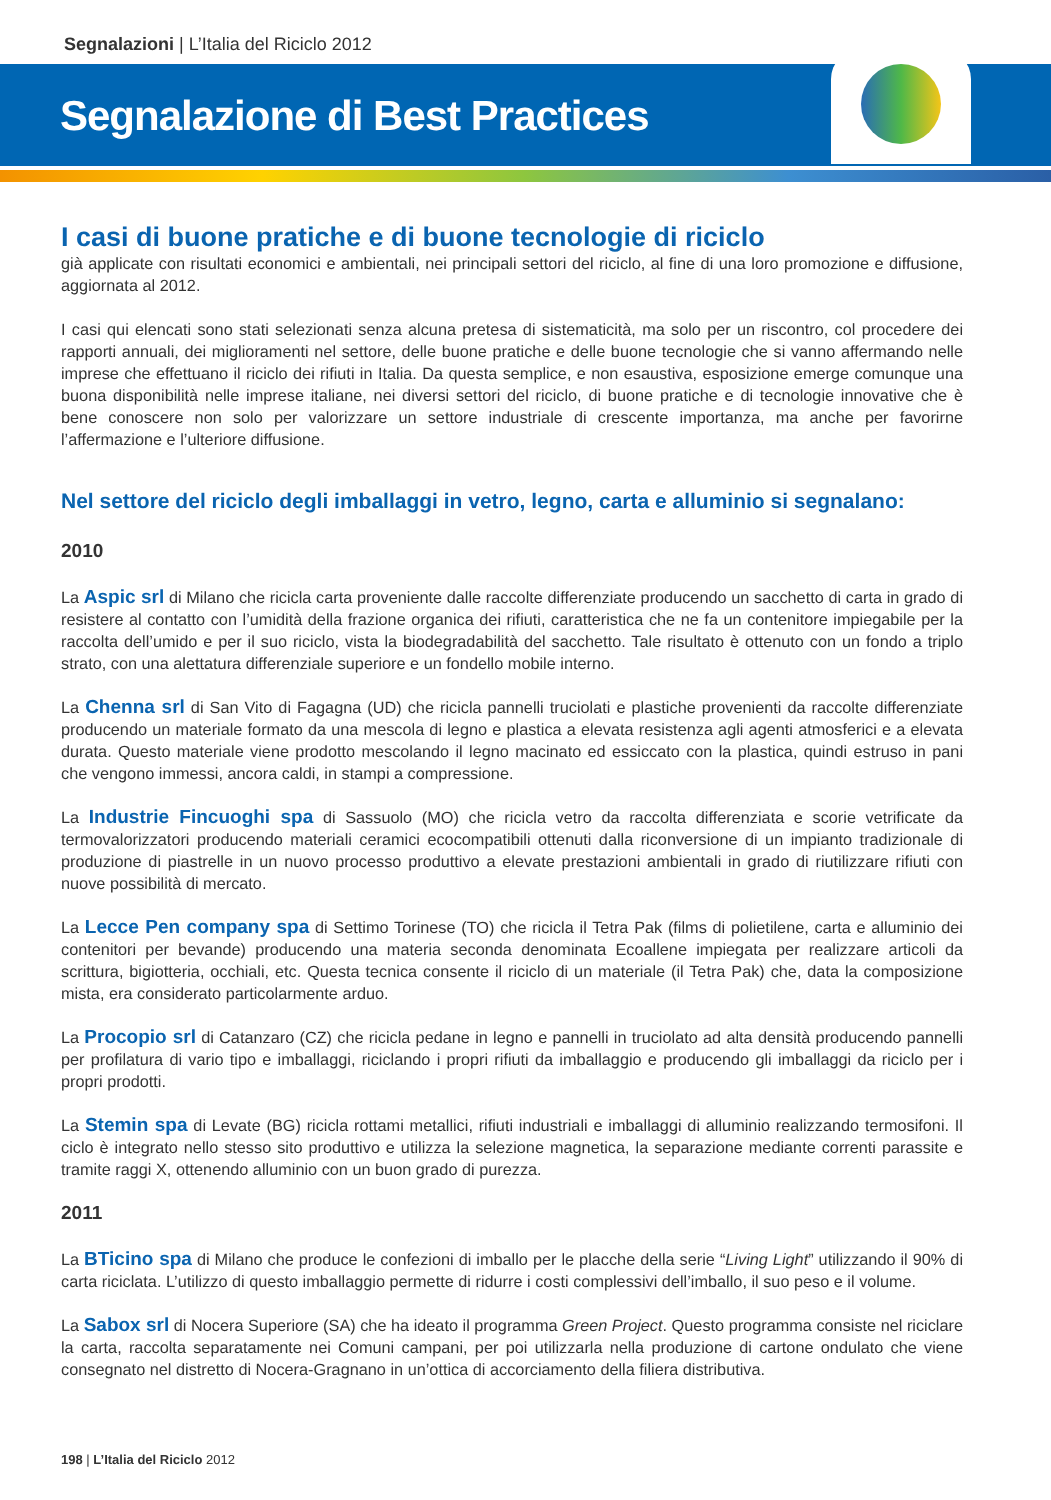Segnalazioni | L’Italia del Riciclo 2012
Segnalazione di Best Practices
I casi di buone pratiche e di buone tecnologie di riciclo
già applicate con risultati economici e ambientali, nei principali settori del riciclo, al fine di una loro promozione e diffusione, aggiornata al 2012.
I casi qui elencati sono stati selezionati senza alcuna pretesa di sistematicità, ma solo per un riscontro, col procedere dei rapporti annuali, dei miglioramenti nel settore, delle buone pratiche e delle buone tecnologie che si vanno affermando nelle imprese che effettuano il riciclo dei rifiuti in Italia. Da questa semplice, e non esaustiva, esposizione emerge comunque una buona disponibilità nelle imprese italiane, nei diversi settori del riciclo, di buone pratiche e di tecnologie innovative che è bene conoscere non solo per valorizzare un settore industriale di crescente importanza, ma anche per favorirne l’affermazione e l’ulteriore diffusione.
Nel settore del riciclo degli imballaggi in vetro, legno, carta e alluminio si segnalano:
2010
La Aspic srl di Milano che ricicla carta proveniente dalle raccolte differenziate producendo un sacchetto di carta in grado di resistere al contatto con l’umidità della frazione organica dei rifiuti, caratteristica che ne fa un contenitore impiegabile per la raccolta dell’umido e per il suo riciclo, vista la biodegradabilità del sacchetto. Tale risultato è ottenuto con un fondo a triplo strato, con una alettatura differenziale superiore e un fondello mobile interno.
La Chenna srl di San Vito di Fagagna (UD) che ricicla pannelli truciolati e plastiche provenienti da raccolte differenziate producendo un materiale formato da una mescola di legno e plastica a elevata resistenza agli agenti atmosferici e a elevata durata. Questo materiale viene prodotto mescolando il legno macinato ed essiccato con la plastica, quindi estruso in pani che vengono immessi, ancora caldi, in stampi a compressione.
La Industrie Fincuoghi spa di Sassuolo (MO) che ricicla vetro da raccolta differenziata e scorie vetrificate da termovalorizzatori producendo materiali ceramici ecocompatibili ottenuti dalla riconversione di un impianto tradizionale di produzione di piastrelle in un nuovo processo produttivo a elevate prestazioni ambientali in grado di riutilizzare rifiuti con nuove possibilità di mercato.
La Lecce Pen company spa di Settimo Torinese (TO) che ricicla il Tetra Pak (films di polietilene, carta e alluminio dei contenitori per bevande) producendo una materia seconda denominata Ecoallene impiegata per realizzare articoli da scrittura, bigiotteria, occhiali, etc. Questa tecnica consente il riciclo di un materiale (il Tetra Pak) che, data la composizione mista, era considerato particolarmente arduo.
La Procopio srl di Catanzaro (CZ) che ricicla pedane in legno e pannelli in truciolato ad alta densità producendo pannelli per profilatura di vario tipo e imballaggi, riciclando i propri rifiuti da imballaggio e producendo gli imballaggi da riciclo per i propri prodotti.
La Stemin spa di Levate (BG) ricicla rottami metallici, rifiuti industriali e imballaggi di alluminio realizzando termosifoni. Il ciclo è integrato nello stesso sito produttivo e utilizza la selezione magnetica, la separazione mediante correnti parassite e tramite raggi X, ottenendo alluminio con un buon grado di purezza.
2011
La BTicino spa di Milano che produce le confezioni di imballo per le placche della serie “Living Light” utilizzando il 90% di carta riciclata. L’utilizzo di questo imballaggio permette di ridurre i costi complessivi dell’imballo, il suo peso e il volume.
La Sabox srl di Nocera Superiore (SA) che ha ideato il programma Green Project. Questo programma consiste nel riciclare la carta, raccolta separatamente nei Comuni campani, per poi utilizzarla nella produzione di cartone ondulato che viene consegnato nel distretto di Nocera-Gragnano in un’ottica di accorciamento della filiera distributiva.
198 | L’Italia del Riciclo 2012